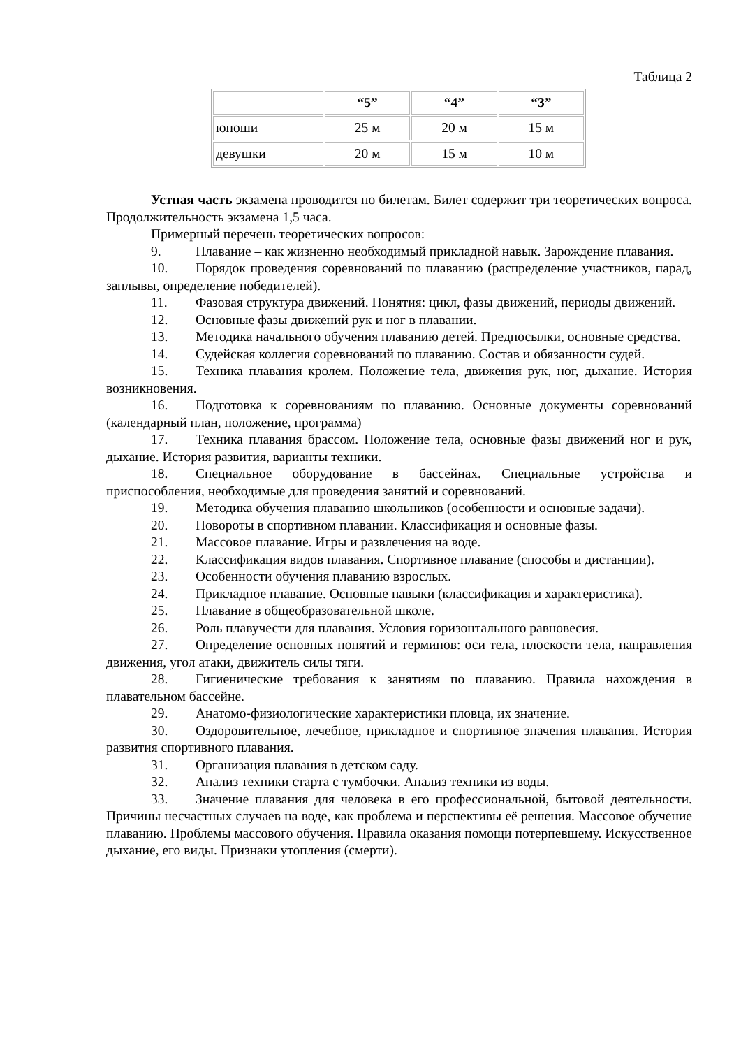Таблица 2
| | “5” | “4” | “3” |
| --- | --- | --- | --- |
| юноши | 25 м | 20 м | 15 м |
| девушки | 20 м | 15 м | 10 м |
Устная часть экзамена проводится по билетам. Билет содержит три теоретических вопроса. Продолжительность экзамена 1,5 часа.
Примерный перечень теоретических вопросов:
9. Плавание – как жизненно необходимый прикладной навык. Зарождение плавания.
10. Порядок проведения соревнований по плаванию (распределение участников, парад, заплывы, определение победителей).
11. Фазовая структура движений. Понятия: цикл, фазы движений, периоды движений.
12. Основные фазы движений рук и ног в плавании.
13. Методика начального обучения плаванию детей. Предпосылки, основные средства.
14. Судейская коллегия соревнований по плаванию. Состав и обязанности судей.
15. Техника плавания кролем. Положение тела, движения рук, ног, дыхание. История возникновения.
16. Подготовка к соревнованиям по плаванию. Основные документы соревнований (календарный план, положение, программа)
17. Техника плавания брассом. Положение тела, основные фазы движений ног и рук, дыхание. История развития, варианты техники.
18. Специальное оборудование в бассейнах. Специальные устройства и приспособления, необходимые для проведения занятий и соревнований.
19. Методика обучения плаванию школьников (особенности и основные задачи).
20. Повороты в спортивном плавании. Классификация и основные фазы.
21. Массовое плавание. Игры и развлечения на воде.
22. Классификация видов плавания. Спортивное плавание (способы и дистанции).
23. Особенности обучения плаванию взрослых.
24. Прикладное плавание. Основные навыки (классификация и характеристика).
25. Плавание в общеобразовательной школе.
26. Роль плавучести для плавания. Условия горизонтального равновесия.
27. Определение основных понятий и терминов: оси тела, плоскости тела, направления движения, угол атаки, движитель силы тяги.
28. Гигиенические требования к занятиям по плаванию. Правила нахождения в плавательном бассейне.
29. Анатомо-физиологические характеристики пловца, их значение.
30. Оздоровительное, лечебное, прикладное и спортивное значения плавания. История развития спортивного плавания.
31. Организация плавания в детском саду.
32. Анализ техники старта с тумбочки. Анализ техники из воды.
33. Значение плавания для человека в его профессиональной, бытовой деятельности. Причины несчастных случаев на воде, как проблема и перспективы её решения. Массовое обучение плаванию. Проблемы массового обучения. Правила оказания помощи потерпевшему. Искусственное дыхание, его виды. Признаки утопления (смерти).